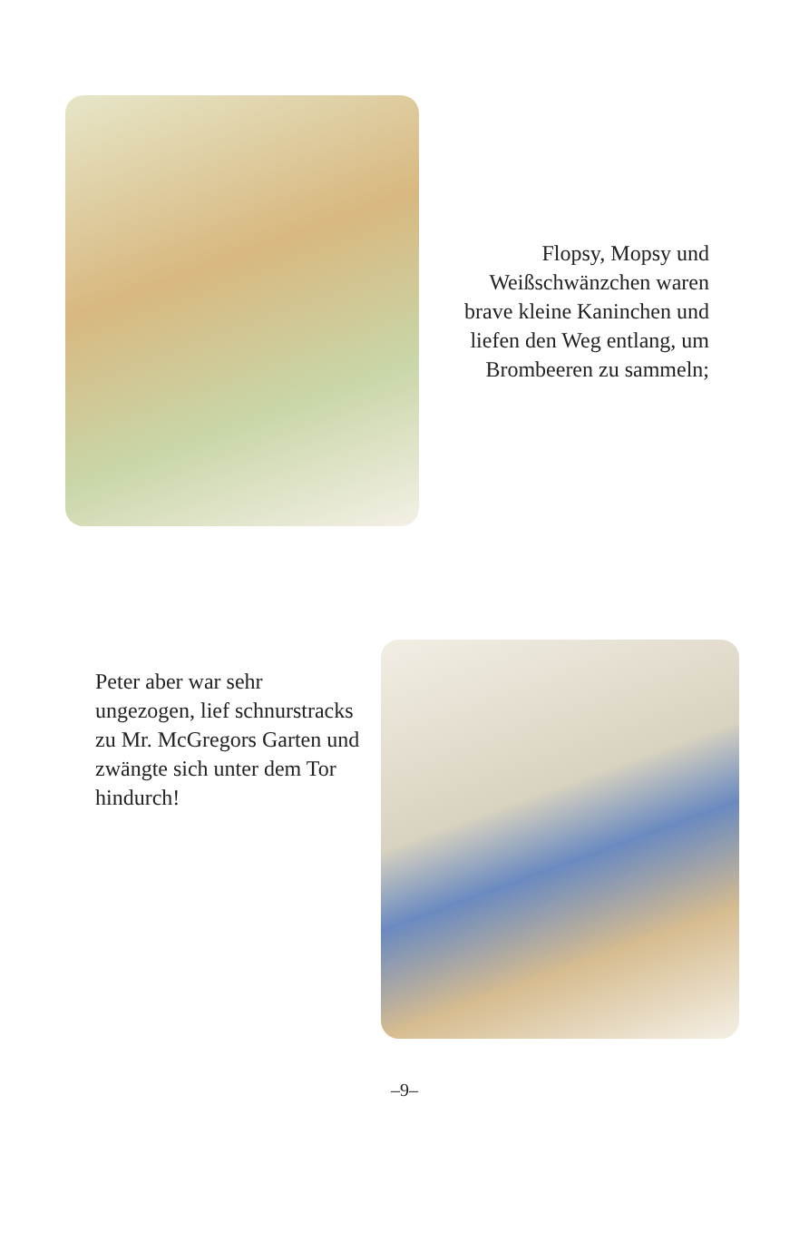Flopsy, Mopsy und Weißschwänzchen waren brave kleine Kaninchen und liefen den Weg entlang, um Brombeeren zu sammeln;
Peter aber war sehr ungezogen, lief schnurstracks zu Mr. McGregors Garten und zwängte sich unter dem Tor hindurch!
–9–